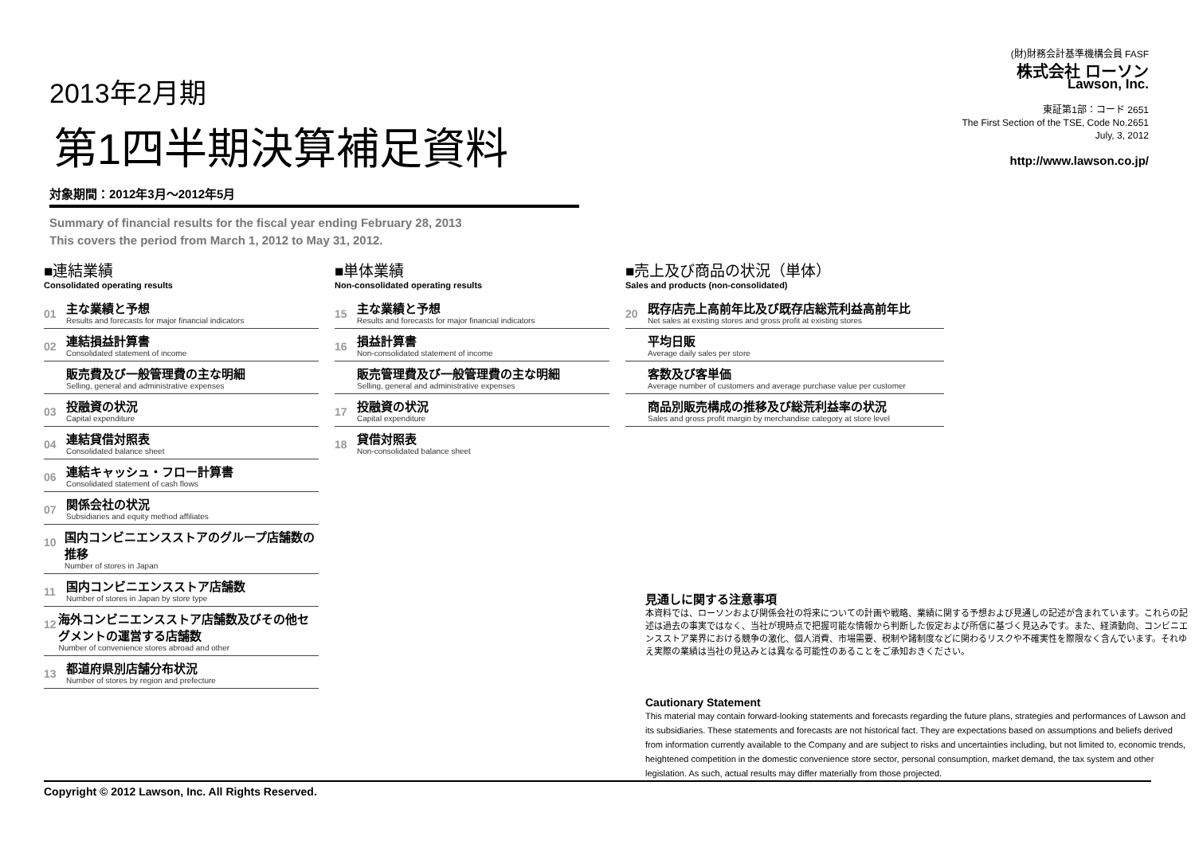2013年2月期
第1四半期決算補足資料
対象期間：2012年3月～2012年5月
Summary of financial results for the fiscal year ending February 28, 2013
This covers the period from March 1, 2012 to May 31, 2012.
(財)財務会計基準機構会員 FASF
株式会社 ローソン
Lawson, Inc.
東証第1部：コード 2651
The First Section of the TSE, Code No.2651
July, 3, 2012
http://www.lawson.co.jp/
■連結業績
Consolidated operating results
01
主な業績と予想
Results and forecasts for major financial indicators
02
連結損益計算書
Consolidated statement of income
販売費及び一般管理費の主な明細
Selling, general and administrative expenses
03
投融資の状況
Capital expenditure
04
連結貸借対照表
Consolidated balance sheet
06
連結キャッシュ・フロー計算書
Consolidated statement of cash flows
07
関係会社の状況
Subsidiaries and equity method affiliates
10
国内コンビニエンスストアのグループ店舗数の推移
Number of stores in Japan
11
国内コンビニエンスストア店舗数
Number of stores in Japan by store type
12
海外コンビニエンスストア店舗数及びその他セグメントの運営する店舗数
Number of convenience stores abroad and other
13
都道府県別店舗分布状況
Number of stores by region and prefecture
■単体業績
Non-consolidated operating results
15
主な業績と予想
Results and forecasts for major financial indicators
16
損益計算書
Non-consolidated statement of income
販売管理費及び一般管理費の主な明細
Selling, general and administrative expenses
17
投融資の状況
Capital expenditure
18
貸借対照表
Non-consolidated balance sheet
■売上及び商品の状況（単体）
Sales and products (non-consolidated)
20
既存店売上高前年比及び既存店総荒利益高前年比
Net sales at existing stores and gross profit at existing stores
平均日販
Average daily sales per store
客数及び客単価
Average number of customers and average purchase value per customer
商品別販売構成の推移及び総荒利益率の状況
Sales and gross profit margin by merchandise category at store level
見通しに関する注意事項
本資料では、ローソンおよび関係会社の将来についての計画や戦略、業績に関する予想および見通しの記述が含まれています。これらの記述は過去の事実ではなく、当社が現時点で把握可能な情報から判断した仮定および所信に基づく見込みです。また、経済動向、コンビニエンスストア業界における競争の激化、個人消費、市場需要、税制や諸制度などに関わるリスクや不確実性を際限なく含んでいます。それゆえ実際の業績は当社の見込みとは異なる可能性のあることをご承知おきください。
Cautionary Statement
This material may contain forward-looking statements and forecasts regarding the future plans, strategies and performances of Lawson and its subsidiaries. These statements and forecasts are not historical fact. They are expectations based on assumptions and beliefs derived from information currently available to the Company and are subject to risks and uncertainties including, but not limited to, economic trends, heightened competition in the domestic convenience store sector, personal consumption, market demand, the tax system and other legislation. As such, actual results may differ materially from those projected.
Copyright © 2012 Lawson, Inc. All Rights Reserved.